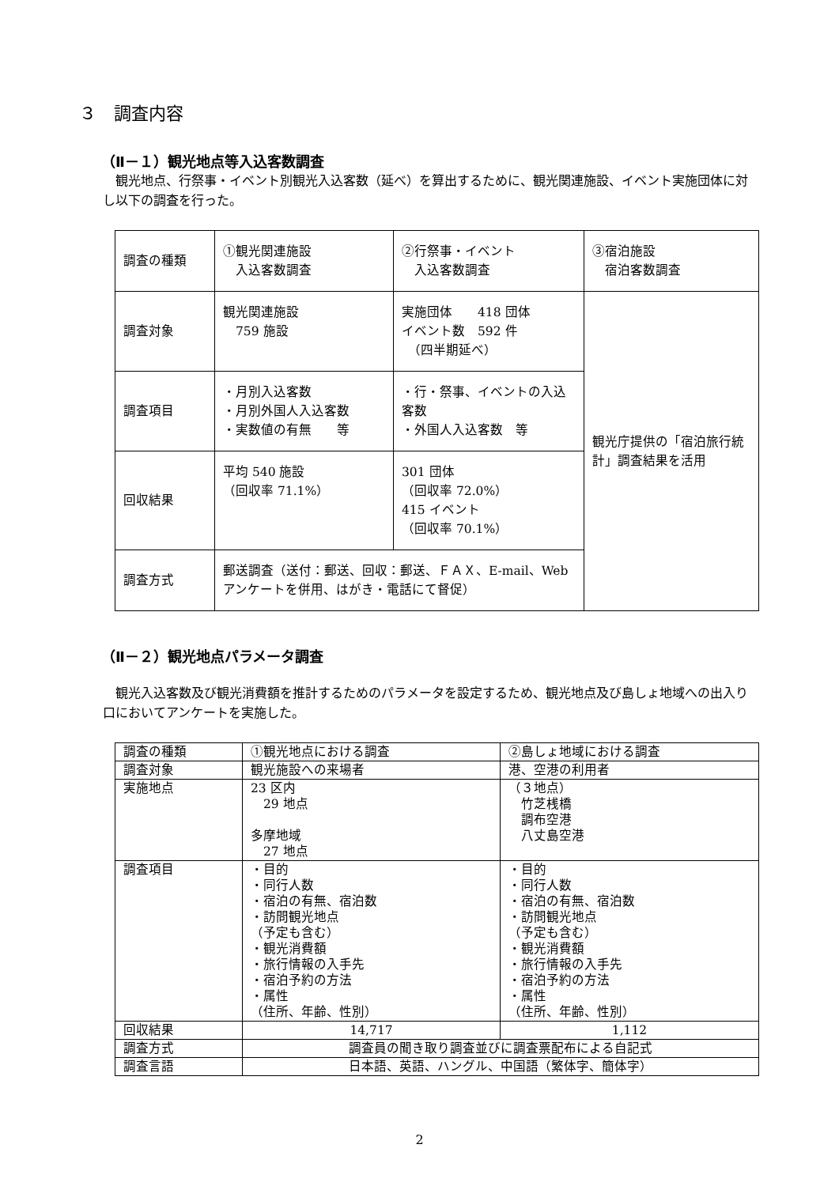３　調査内容
（Ⅱ－１）観光地点等入込客数調査
観光地点、行祭事・イベント別観光入込客数（延べ）を算出するために、観光関連施設、イベント実施団体に対し以下の調査を行った。
| 調査の種類 | ①観光関連施設 入込客数調査 | ②行祭事・イベント 入込客数調査 | ③宿泊施設 宿泊客数調査 |
| 調査対象 | 観光関連施設 759 施設 | 実施団体 418 団体 イベント数 592 件 （四半期延べ） | 観光庁提供の「宿泊旅行統計」調査結果を活用 |
| 調査項目 | ・月別入込客数 ・月別外国人入込客数 ・実数値の有無 等 | ・行・祭事、イベントの入込客数 ・外国人入込客数 等 | |
| 回収結果 | 平均 540 施設 （回収率 71.1%） | 301 団体 （回収率 72.0%） 415 イベント （回収率 70.1%） | |
| 調査方式 | 郵送調査（送付：郵送、回収：郵送、ＦＡＸ、E-mail、Web アンケートを併用、はがき・電話にて督促） | | |
（Ⅱ－２）観光地点パラメータ調査
観光入込客数及び観光消費額を推計するためのパラメータを設定するため、観光地点及び島しょ地域への出入り口においてアンケートを実施した。
| 調査の種類 | ①観光地点における調査 | ②島しょ地域における調査 |
| 調査対象 | 観光施設への来場者 | 港、空港の利用者 |
| 実施地点 | 23 区内 29 地点 多摩地域 27 地点 | （３地点） 竹芝桟橋 調布空港 八丈島空港 |
| 調査項目 | ・目的 ・同行人数 ・宿泊の有無、宿泊数 ・訪問観光地点 （予定も含む） ・観光消費額 ・旅行情報の入手先 ・宿泊予約の方法 ・属性 （住所、年齢、性別） | ・目的 ・同行人数 ・宿泊の有無、宿泊数 ・訪問観光地点 （予定も含む） ・観光消費額 ・旅行情報の入手先 ・宿泊予約の方法 ・属性 （住所、年齢、性別） |
| 回収結果 | 14,717 | 1,112 |
| 調査方式 | 調査員の聞き取り調査並びに調査票配布による自記式 | |
| 調査言語 | 日本語、英語、ハングル、中国語（繁体字、簡体字） | |
2